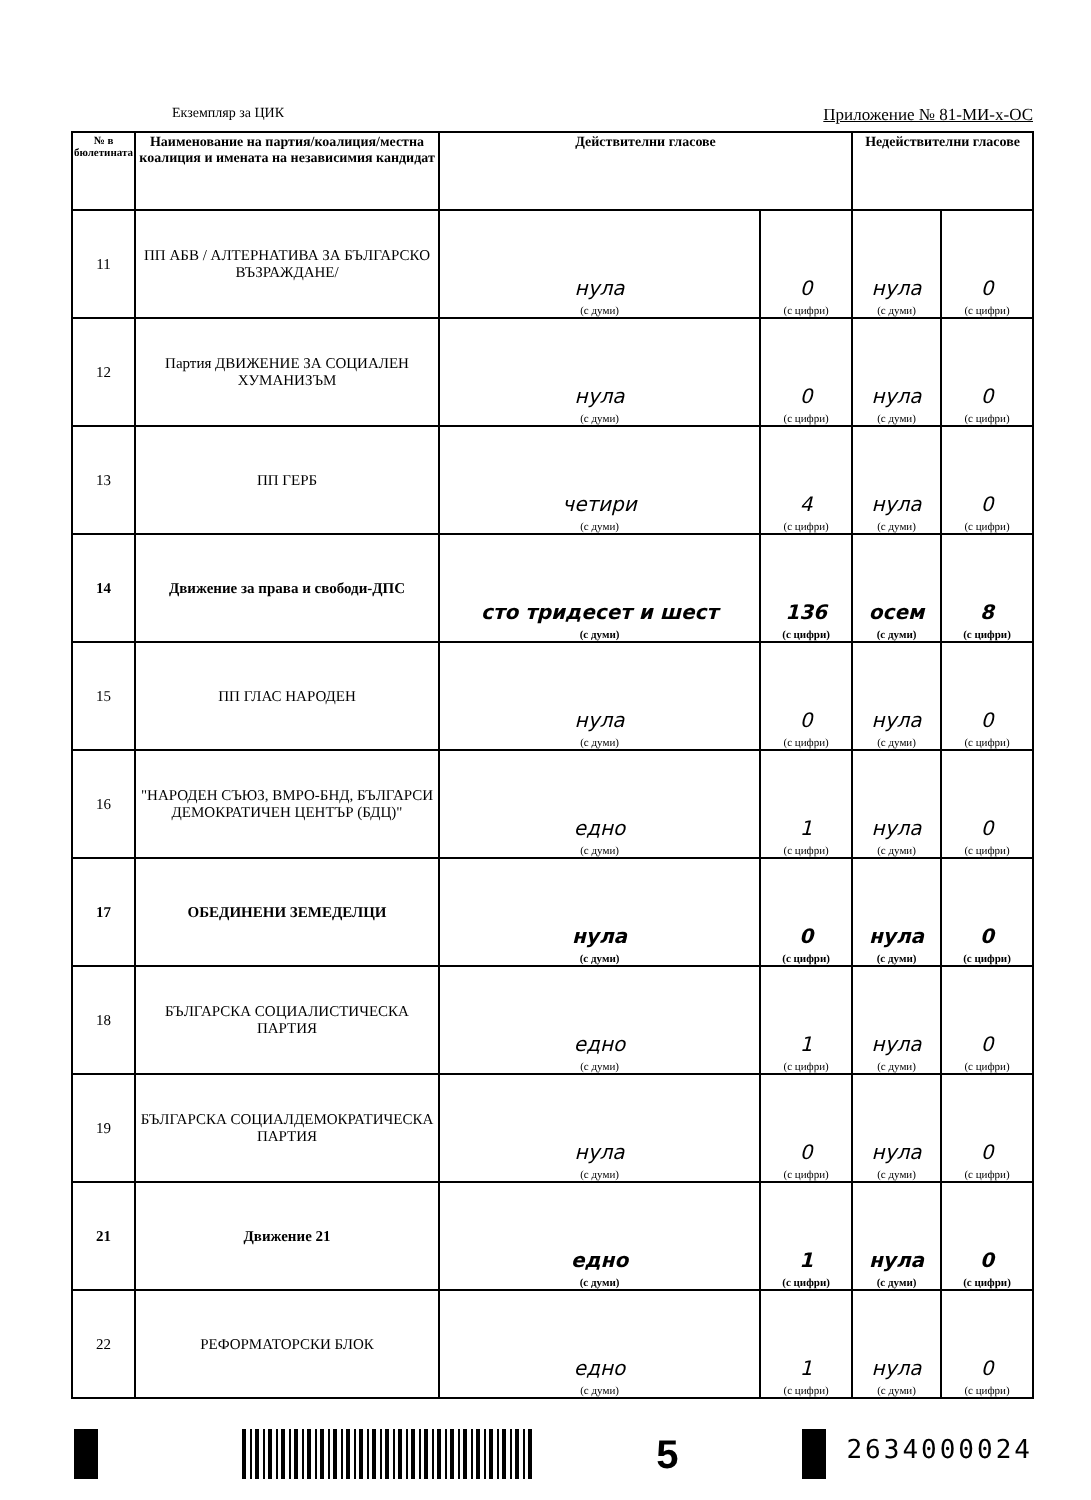Екземпляр за ЦИК Приложение № 81-МИ-х-ОС
| № в бюлетината | Наименование на партия/коалиция/местна коалиция и имената на независимия кандидат | Действителни гласове | | Недействителни гласове | |
| --- | --- | --- | --- | --- | --- |
| 11 | ПП АБВ / АЛТЕРНАТИВА ЗА БЪЛГАРСКО ВЪЗРАЖДАНЕ/ | нула (с думи) | 0 (с цифри) | нула (с думи) | 0 (с цифри) |
| 12 | Партия ДВИЖЕНИЕ ЗА СОЦИАЛЕН ХУМАНИЗЪМ | нула (с думи) | 0 (с цифри) | нула (с думи) | 0 (с цифри) |
| 13 | ПП ГЕРБ | четири (с думи) | 4 (с цифри) | нула (с думи) | 0 (с цифри) |
| 14 | Движение за права и свободи-ДПС | сто тридесет и шест (с думи) | 136 (с цифри) | осем (с думи) | 8 (с цифри) |
| 15 | ПП ГЛАС НАРОДЕН | нула (с думи) | 0 (с цифри) | нула (с думи) | 0 (с цифри) |
| 16 | "НАРОДЕН СЪЮЗ, ВМРО-БНД, БЪЛГАРСИ ДЕМОКРАТИЧЕН ЦЕНТЪР (БДЦ)" | едно (с думи) | 1 (с цифри) | нула (с думи) | 0 (с цифри) |
| 17 | ОБЕДИНЕНИ ЗЕМЕДЕЛЦИ | нула (с думи) | 0 (с цифри) | нула (с думи) | 0 (с цифри) |
| 18 | БЪЛГАРСКА СОЦИАЛИСТИЧЕСКА ПАРТИЯ | едно (с думи) | 1 (с цифри) | нула (с думи) | 0 (с цифри) |
| 19 | БЪЛГАРСКА СОЦИАЛДЕМОКРАТИЧЕСКА ПАРТИЯ | нула (с думи) | 0 (с цифри) | нула (с думи) | 0 (с цифри) |
| 21 | Движение 21 | едно (с думи) | 1 (с цифри) | нула (с думи) | 0 (с цифри) |
| 22 | РЕФОРМАТОРСКИ БЛОК | едно (с думи) | 1 (с цифри) | нула (с думи) | 0 (с цифри) |
5 2634000024